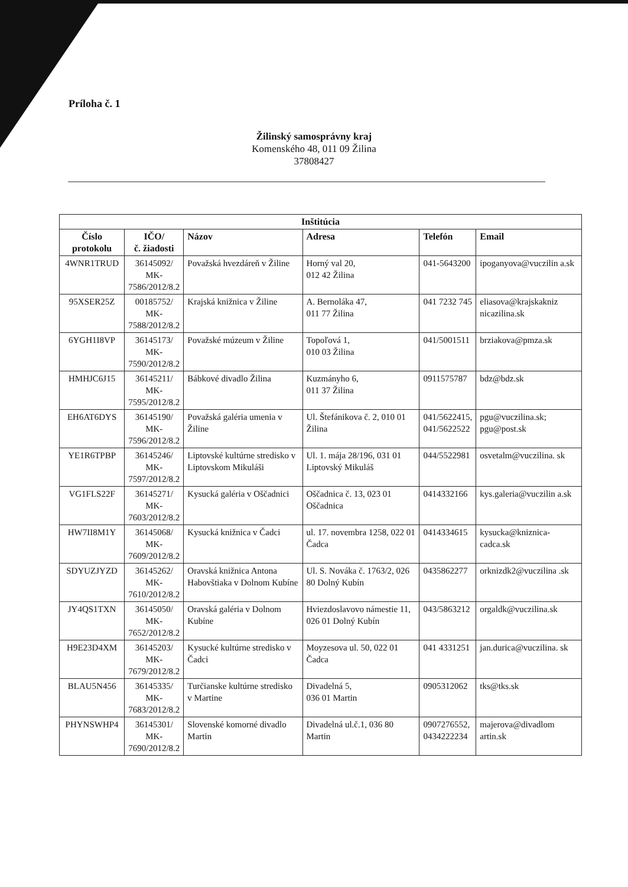Príloha č. 1
Žilinský samosprávny kraj
Komenského 48, 011 09 Žilina
37808427
| Inštitúcia | | | | | |
| --- | --- | --- | --- | --- | --- |
| Číslo protokolu | IČO/ č. žiadosti | Názov | Adresa | Telefón | Email |
| 4WNR1TRUD | 36145092/ MK- 7586/2012/8.2 | Považská hvezdáreň v Žiline | Horný val 20, 012 42 Žilina | 041-5643200 | ipoganyova@vuczilin a.sk |
| 95XSER25Z | 00185752/ MK- 7588/2012/8.2 | Krajská knižnica v Žiline | A. Bernoláka 47, 011 77 Žilina | 041 7232 745 | eliasova@krajskakniz nicazilina.sk |
| 6YGH1I8VP | 36145173/ MK- 7590/2012/8.2 | Považské múzeum v Žiline | Topoľová 1, 010 03 Žilina | 041/5001511 | brziakova@pmza.sk |
| HMHJC6J15 | 36145211/ MK- 7595/2012/8.2 | Bábkové divadlo Žilina | Kuzmányho 6, 011 37 Žilina | 0911575787 | bdz@bdz.sk |
| EH6AT6DYS | 36145190/ MK- 7596/2012/8.2 | Považská galéria umenia v Žiline | Ul. Štefánikova č. 2, 010 01 Žilina | 041/5622415, 041/5622522 | pgu@vuczilina.sk; pgu@post.sk |
| YE1R6TPBP | 36145246/ MK- 7597/2012/8.2 | Liptovské kultúrne stredisko v Liptovskom Mikuláši | Ul. 1. mája 28/196, 031 01 Liptovský Mikuláš | 044/5522981 | osvetalm@vuczilina. sk |
| VG1FLS22F | 36145271/ MK- 7603/2012/8.2 | Kysucká galéria v Oščadnici | Oščadnica č. 13, 023 01 Oščadnica | 0414332166 | kys.galeria@vuczilin a.sk |
| HW7II8M1Y | 36145068/ MK- 7609/2012/8.2 | Kysucká knižnica v Čadci | ul. 17. novembra 1258, 022 01 Čadca | 0414334615 | kysucka@kniznica-cadca.sk |
| SDYUZJYZD | 36145262/ MK- 7610/2012/8.2 | Oravská knižnica Antona Habovštiaka v Dolnom Kubíne | Ul. S. Nováka č. 1763/2, 026 80 Dolný Kubín | 0435862277 | orknizdk2@vuczilina .sk |
| JY4QS1TXN | 36145050/ MK- 7652/2012/8.2 | Oravská galéria v Dolnom Kubíne | Hviezdoslavovo námestie 11, 026 01 Dolný Kubín | 043/5863212 | orgaldk@vuczilina.sk |
| H9E23D4XM | 36145203/ MK- 7679/2012/8.2 | Kysucké kultúrne stredisko v Čadci | Moyzesova ul. 50, 022 01 Čadca | 041 4331251 | jan.durica@vuczilina. sk |
| BLAU5N456 | 36145335/ MK- 7683/2012/8.2 | Turčianske kultúrne stredisko v Martine | Divadelná 5, 036 01 Martin | 0905312062 | tks@tks.sk |
| PHYNSWHP4 | 36145301/ MK- 7690/2012/8.2 | Slovenské komorné divadlo Martin | Divadelná ul.č.1, 036 80 Martin | 0907276552, 0434222234 | majerova@divadlom artin.sk |